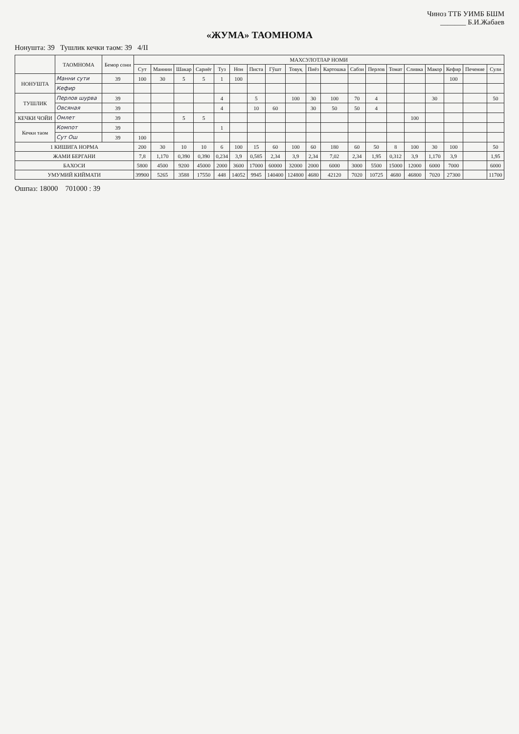Чиноз ТТБ УИМБ БШМ
_______ Б.И.Жабаев
«ЖУМА» ТАОМНОМА
Нонушта: 39 Тушлик кечки таом: 39 4/II
| | ТАОМНОМА | Бемор сони | МАХСУЛОТЛАР НОМИ | | | | | | | | | | | | | | | | | | |
| --- | --- | --- | --- | --- | --- | --- | --- | --- | --- | --- | --- | --- | --- | --- | --- | --- | --- | --- | --- | --- | --- |
| | | | Сут | Маннии | Шакар | Сариёғ | Туз | Нон | Писта | Гўшт | Товуқ | Пиёз | Картошка | Сабзи | Перлов | Томат | Сливка | Макор | Кефир | Печение | Сули |
| НОНУШТА | Манни сути | 39 | 100 | 30 | 5 | 5 | 1 | 100 | | | | | | | | | | | 100 | | |
| | Кефир | | | | | | | | | | | | | | | | | | | | |
| ТУШЛИК | Перлов шурва | 39 | | | | | 4 | | 5 | | 100 | 30 | 100 | 70 | 4 | | | 30 | | | 50 |
| | Овсяная | 39 | | | | | 4 | | 10 | 60 | | 30 | 50 | 50 | 4 | | | | | | |
| КЕЧКИ ЧОЙИ | Омлет | 39 | | | 5 | 5 | | | | | | | | | | | 100 | | | | |
| Кечки таом | Компот | 39 | | | | | 1 | | | | | | | | | | | | | | |
| | Сут Ош | 39 | 100 | | | | | | | | | | | | | | | | | | |
| 1 КИШИГА НОРМА | | | 200 | 30 | 10 | 10 | 6 | 100 | 15 | 60 | 100 | 60 | 180 | 60 | 50 | 8 | 100 | 30 | 100 | | 50 |
| ЖАМИ БЕРГАНИ | | | 7,8 | 1,170 | 0,390 | 0,390 | 0,234 | 3,9 | 0,585 | 2,34 | 3,9 | 2,34 | 7,02 | 2,34 | 1,95 | 0,312 | 3,9 | 1,170 | 3,9 | | 1,95 |
| БАХОСИ | | | 5800 | 4500 | 9200 | 45000 | 2000 | 3600 | 17000 | 60000 | 32000 | 2000 | 6000 | 3000 | 5500 | 15000 | 12000 | 6000 | 7000 | | 6000 |
| УМУМИЙ КИЙМАТИ | | | 39900 | 5265 | 3588 | 17550 | 448 | 14052 | 9945 | 140400 | 124800 | 4680 | 42120 | 7020 | 10725 | 4680 | 46800 | 7020 | 27300 | | 11700 |
Ошпаз: 18000 701000 : 39